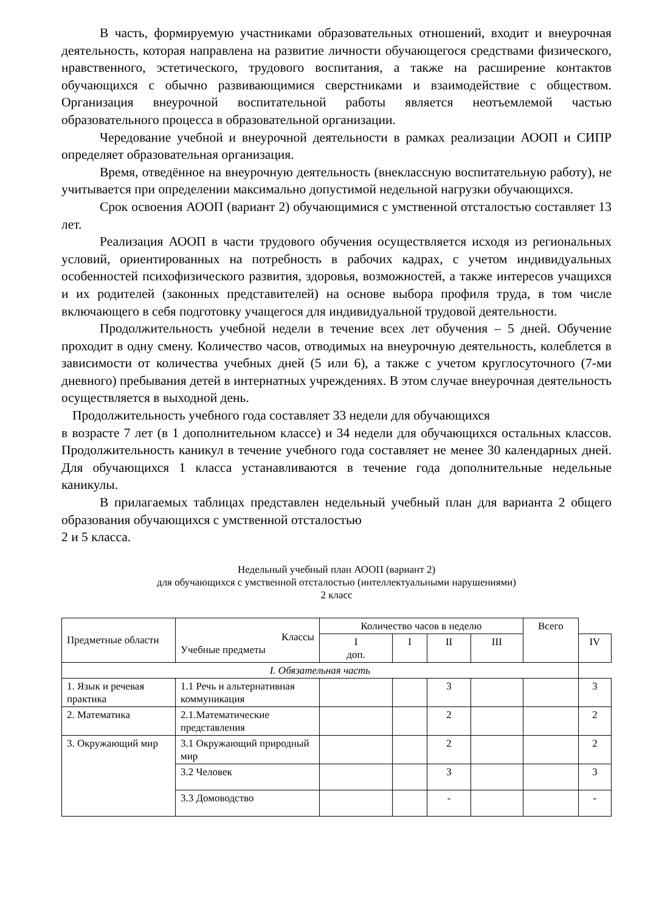В часть, формируемую участниками образовательных отношений, входит и внеурочная деятельность, которая направлена на развитие личности обучающегося средствами физического, нравственного, эстетического, трудового воспитания, а также на расширение контактов обучающихся с обычно развивающимися сверстниками и взаимодействие с обществом. Организация внеурочной воспитательной работы является неотъемлемой частью образовательного процесса в образовательной организации.
Чередование учебной и внеурочной деятельности в рамках реализации АООП и СИПР определяет образовательная организация.
Время, отведённое на внеурочную деятельность (внеклассную воспитательную работу), не учитывается при определении максимально допустимой недельной нагрузки обучающихся.
Срок освоения АООП (вариант 2) обучающимися с умственной отсталостью составляет 13 лет.
Реализация АООП в части трудового обучения осуществляется исходя из региональных условий, ориентированных на потребность в рабочих кадрах, с учетом индивидуальных особенностей психофизического развития, здоровья, возможностей, а также интересов учащихся и их родителей (законных представителей) на основе выбора профиля труда, в том числе включающего в себя подготовку учащегося для индивидуальной трудовой деятельности.
Продолжительность учебной недели в течение всех лет обучения – 5 дней. Обучение проходит в одну смену. Количество часов, отводимых на внеурочную деятельность, колеблется в зависимости от количества учебных дней (5 или 6), а также с учетом круглосуточного (7-ми дневного) пребывания детей в интернатных учреждениях. В этом случае внеурочная деятельность осуществляется в выходной день.
Продолжительность учебного года составляет 33 недели для обучающихся
в возрасте 7 лет (в 1 дополнительном классе) и 34 недели для обучающихся остальных классов. Продолжительность каникул в течение учебного года составляет не менее 30 календарных дней. Для обучающихся 1 класса устанавливаются в течение года дополнительные недельные каникулы.
В прилагаемых таблицах представлен недельный учебный план для варианта 2 общего образования обучающихся с умственной отсталостью
2 и 5 класса.
Недельный учебный план АООП (вариант 2)
для обучающихся с умственной отсталостью (интеллектуальными нарушениями)
2 класс
| Предметные области | Классы Учебные предметы | Количество часов в неделю | | | | Всего | |
| | | I доп. | I | II | III | | IV |
| I. Обязательная часть | | | | | | | |
| 1. Язык и речевая практика | 1.1 Речь и альтернативная коммуникация | | | 3 | | | 3 |
| 2. Математика | 2.1.Математические представления | | | 2 | | | 2 |
| 3. Окружающий мир | 3.1 Окружающий природный мир | | | 2 | | | 2 |
| | 3.2 Человек | | | 3 | | | 3 |
| | 3.3 Домоводство | | | - | | | - |